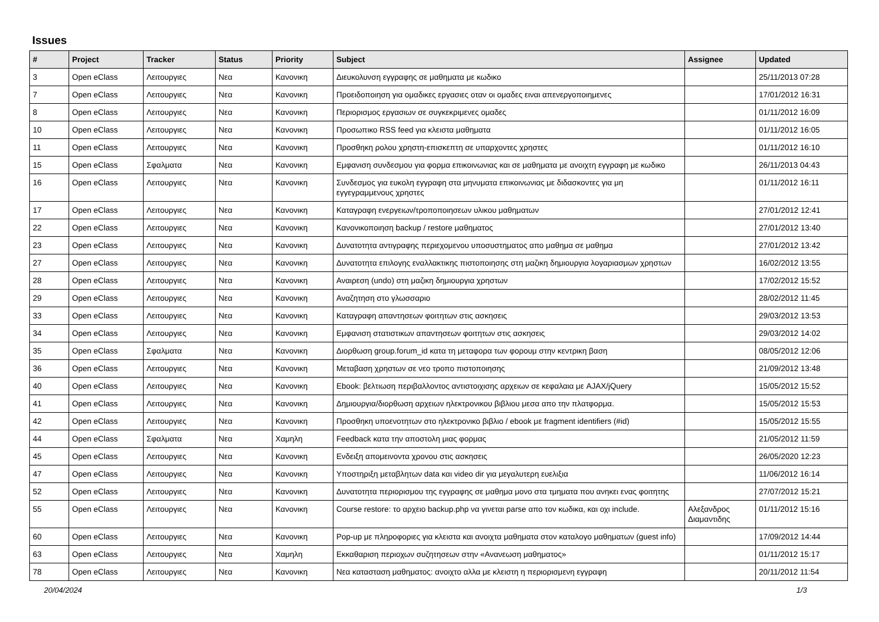Issues
| # | Project | Tracker | Status | Priority | Subject | Assignee | Updated |
| --- | --- | --- | --- | --- | --- | --- | --- |
| 3 | Open eClass | Λειτουργιες | Νεα | Κανονικη | Διευκολυνση εγγραφης σε μαθηματα με κωδικο | | 25/11/2013 07:28 |
| 7 | Open eClass | Λειτουργιες | Νεα | Κανονικη | Προειδοποιηση για ομαδικες εργασιες οταν οι ομαδες ειναι απενεργοποιημενες | | 17/01/2012 16:31 |
| 8 | Open eClass | Λειτουργιες | Νεα | Κανονικη | Περιορισμος εργασιων σε συγκεκριμενες ομαδες | | 01/11/2012 16:09 |
| 10 | Open eClass | Λειτουργιες | Νεα | Κανονικη | Προσωπικο RSS feed για κλειστα μαθηματα | | 01/11/2012 16:05 |
| 11 | Open eClass | Λειτουργιες | Νεα | Κανονικη | Προσθηκη ρολου χρηστη-επισκεπτη σε υπαρχοντες χρηστες | | 01/11/2012 16:10 |
| 15 | Open eClass | Σφαλματα | Νεα | Κανονικη | Εμφανιση συνδεσμου για φορμα επικοινωνιας και σε μαθηματα με ανοιχτη εγγραφη με κωδικο | | 26/11/2013 04:43 |
| 16 | Open eClass | Λειτουργιες | Νεα | Κανονικη | Συνδεσμος για ευκολη εγγραφη στα μηνυματα επικοινωνιας με διδασκοντες για μη εγγεγραμμενους χρηστες | | 01/11/2012 16:11 |
| 17 | Open eClass | Λειτουργιες | Νεα | Κανονικη | Καταγραφη ενεργειων/τροποποιησεων υλικου μαθηματων | | 27/01/2012 12:41 |
| 22 | Open eClass | Λειτουργιες | Νεα | Κανονικη | Κανονικοποιηση backup / restore μαθηματος | | 27/01/2012 13:40 |
| 23 | Open eClass | Λειτουργιες | Νεα | Κανονικη | Δυνατοτητα αντιγραφης περιεχομενου υποσυστηματος απο μαθημα σε μαθημα | | 27/01/2012 13:42 |
| 27 | Open eClass | Λειτουργιες | Νεα | Κανονικη | Δυνατοτητα επιλογης εναλλακτικης πιστοποιησης στη μαζικη δημιουργια λογαριασμων χρηστων | | 16/02/2012 13:55 |
| 28 | Open eClass | Λειτουργιες | Νεα | Κανονικη | Αναιρεση (undo) στη μαζικη δημιουργια χρηστων | | 17/02/2012 15:52 |
| 29 | Open eClass | Λειτουργιες | Νεα | Κανονικη | Αναζητηση στο γλωσσαριο | | 28/02/2012 11:45 |
| 33 | Open eClass | Λειτουργιες | Νεα | Κανονικη | Καταγραφη απαντησεων φοιτητων στις ασκησεις | | 29/03/2012 13:53 |
| 34 | Open eClass | Λειτουργιες | Νεα | Κανονικη | Εμφανιση στατιστικων απαντησεων φοιτητων στις ασκησεις | | 29/03/2012 14:02 |
| 35 | Open eClass | Σφαλματα | Νεα | Κανονικη | Διορθωση group.forum_id κατα τη μεταφορα των φορουμ στην κεντρικη βαση | | 08/05/2012 12:06 |
| 36 | Open eClass | Λειτουργιες | Νεα | Κανονικη | Μεταβαση χρηστων σε νεο τροπο πιστοποιησης | | 21/09/2012 13:48 |
| 40 | Open eClass | Λειτουργιες | Νεα | Κανονικη | Ebook: βελτιωση περιβαλλοντος αντιστοιχισης αρχειων σε κεφαλαια με AJAX/jQuery | | 15/05/2012 15:52 |
| 41 | Open eClass | Λειτουργιες | Νεα | Κανονικη | Δημιουργια/διορθωση αρχειων ηλεκτρονικου βιβλιου μεσα απο την πλατφορμα. | | 15/05/2012 15:53 |
| 42 | Open eClass | Λειτουργιες | Νεα | Κανονικη | Προσθηκη υποενοτητων στο ηλεκτρονικο βιβλιο / ebook με fragment identifiers (#id) | | 15/05/2012 15:55 |
| 44 | Open eClass | Σφαλματα | Νεα | Χαμηλη | Feedback κατα την αποστολη μιας φορμας | | 21/05/2012 11:59 |
| 45 | Open eClass | Λειτουργιες | Νεα | Κανονικη | Ενδειξη απομεινοντα χρονου στις ασκησεις | | 26/05/2020 12:23 |
| 47 | Open eClass | Λειτουργιες | Νεα | Κανονικη | Υποστηριξη μεταβλητων data και video dir για μεγαλυτερη ευελιξια | | 11/06/2012 16:14 |
| 52 | Open eClass | Λειτουργιες | Νεα | Κανονικη | Δυνατοτητα περιορισμου της εγγραφης σε μαθημα μονο στα τμηματα που ανηκει ενας φοιτητης | | 27/07/2012 15:21 |
| 55 | Open eClass | Λειτουργιες | Νεα | Κανονικη | Course restore: το αρχειο backup.php να γινεται parse απο τον κωδικα, και οχι include. | Αλεξανδρος Διαμαντιδης | 01/11/2012 15:16 |
| 60 | Open eClass | Λειτουργιες | Νεα | Κανονικη | Pop-up με πληροφοριες για κλειστα και ανοιχτα μαθηματα στον καταλογο μαθηματων (guest info) | | 17/09/2012 14:44 |
| 63 | Open eClass | Λειτουργιες | Νεα | Χαμηλη | Εκκαθαριση περιοχων συζητησεων στην «Ανανεωση μαθηματος» | | 01/11/2012 15:17 |
| 78 | Open eClass | Λειτουργιες | Νεα | Κανονικη | Νεα κατασταση μαθηματος: ανοιχτο αλλα με κλειστη η περιορισμενη εγγραφη | | 20/11/2012 11:54 |
20/04/2024 1/3